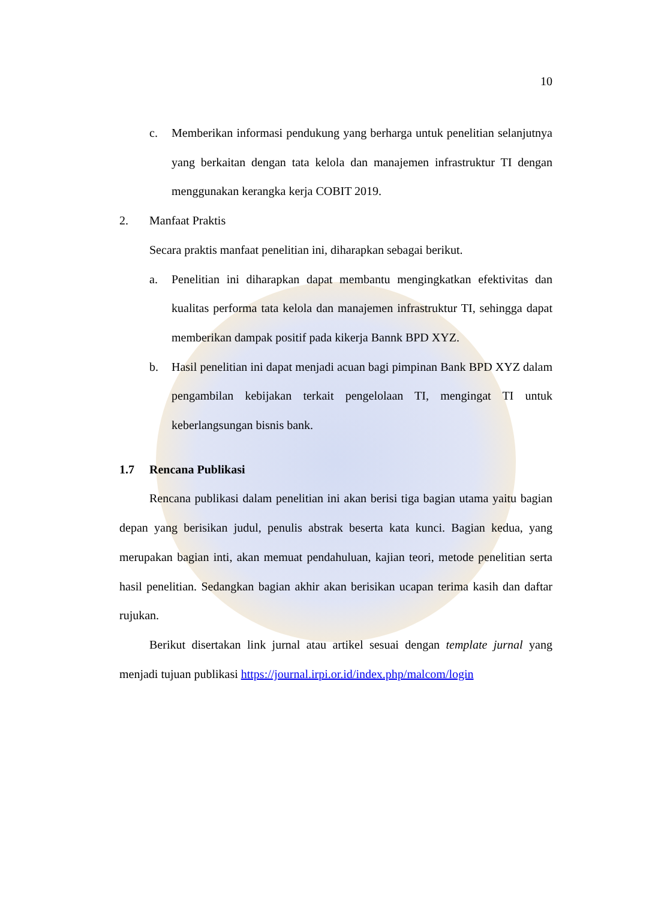10
c. Memberikan informasi pendukung yang berharga untuk penelitian selanjutnya yang berkaitan dengan tata kelola dan manajemen infrastruktur TI dengan menggunakan kerangka kerja COBIT 2019.
2. Manfaat Praktis
Secara praktis manfaat penelitian ini, diharapkan sebagai berikut.
a. Penelitian ini diharapkan dapat membantu mengingkatkan efektivitas dan kualitas performa tata kelola dan manajemen infrastruktur TI, sehingga dapat memberikan dampak positif pada kikerja Bannk BPD XYZ.
b. Hasil penelitian ini dapat menjadi acuan bagi pimpinan Bank BPD XYZ dalam pengambilan kebijakan terkait pengelolaan TI, mengingat TI untuk keberlangsungan bisnis bank.
1.7 Rencana Publikasi
Rencana publikasi dalam penelitian ini akan berisi tiga bagian utama yaitu bagian depan yang berisikan judul, penulis abstrak beserta kata kunci. Bagian kedua, yang merupakan bagian inti, akan memuat pendahuluan, kajian teori, metode penelitian serta hasil penelitian. Sedangkan bagian akhir akan berisikan ucapan terima kasih dan daftar rujukan.
Berikut disertakan link jurnal atau artikel sesuai dengan template jurnal yang menjadi tujuan publikasi https://journal.irpi.or.id/index.php/malcom/login